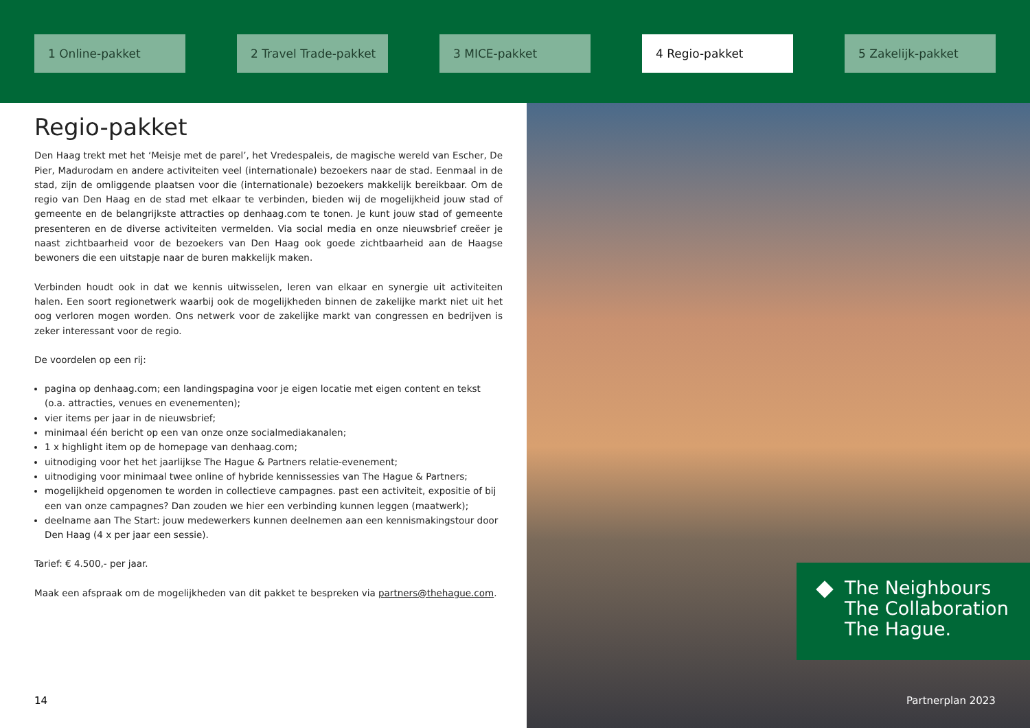1 Online-pakket 2 Travel Trade-pakket 3 MICE-pakket 4 Regio-pakket 5 Zakelijk-pakket
Regio-pakket
Den Haag trekt met het ‘Meisje met de parel’, het Vredespaleis, de magische wereld van Escher, De Pier, Madurodam en andere activiteiten veel (internationale) bezoekers naar de stad. Eenmaal in de stad, zijn de omliggende plaatsen voor die (internationale) bezoekers makkelijk bereikbaar. Om de regio van Den Haag en de stad met elkaar te verbinden, bieden wij de mogelijkheid jouw stad of gemeente en de belangrijkste attracties op denhaag.com te tonen. Je kunt jouw stad of gemeente presenteren en de diverse activiteiten vermelden. Via social media en onze nieuwsbrief creëer je naast zichtbaarheid voor de bezoekers van Den Haag ook goede zichtbaarheid aan de Haagse bewoners die een uitstapje naar de buren makkelijk maken.
Verbinden houdt ook in dat we kennis uitwisselen, leren van elkaar en synergie uit activiteiten halen. Een soort regionetwerk waarbij ook de mogelijkheden binnen de zakelijke markt niet uit het oog verloren mogen worden. Ons netwerk voor de zakelijke markt van congressen en bedrijven is zeker interessant voor de regio.
De voordelen op een rij:
pagina op denhaag.com; een landingspagina voor je eigen locatie met eigen content en tekst
(o.a. attracties, venues en evenementen);
vier items per jaar in de nieuwsbrief;
minimaal één bericht op een van onze onze socialmediakanalen;
1 x highlight item op de homepage van denhaag.com;
uitnodiging voor het het jaarlijkse The Hague & Partners relatie-evenement;
uitnodiging voor minimaal twee online of hybride kennissessies van The Hague & Partners;
mogelijkheid opgenomen te worden in collectieve campagnes. past een activiteit, expositie of bij een van onze campagnes? Dan zouden we hier een verbinding kunnen leggen (maatwerk);
deelname aan The Start: jouw medewerkers kunnen deelnemen aan een kennismakingstour door
Den Haag (4 x per jaar een sessie).
Tarief: € 4.500,- per jaar.
Maak een afspraak om de mogelijkheden van dit pakket te bespreken via partners@thehague.com.
The Neighbours
The Collaboration
The Hague.
14 Partnerplan 2023